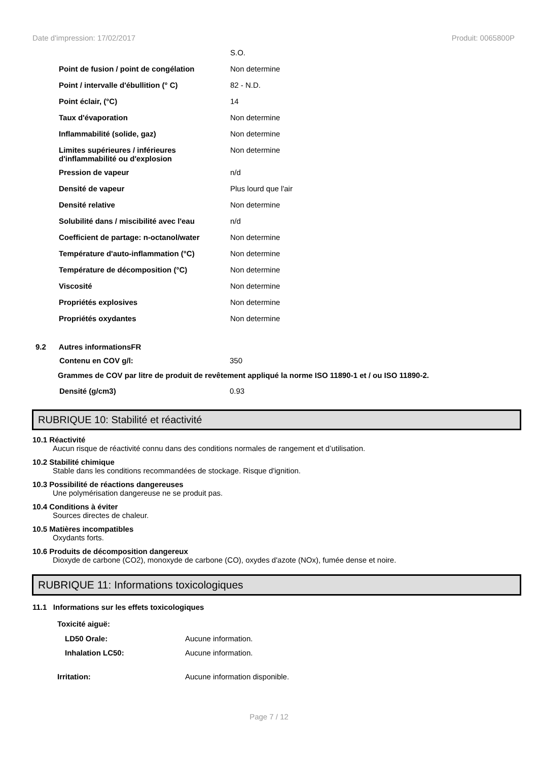Date d'impression: 17/02/2017 Produit: 0065800P
| | S.O. |
| Point de fusion / point de congélation | Non determine |
| Point / intervalle d'ébullition (° C) | 82 - N.D. |
| Point éclair, (°C) | 14 |
| Taux d'évaporation | Non determine |
| Inflammabilité (solide, gaz) | Non determine |
| Limites supérieures / inférieures d'inflammabilité ou d'explosion | Non determine |
| Pression de vapeur | n/d |
| Densité de vapeur | Plus lourd que l'air |
| Densité relative | Non determine |
| Solubilité dans / miscibilité avec l'eau | n/d |
| Coefficient de partage: n-octanol/water | Non determine |
| Température d'auto-inflammation (°C) | Non determine |
| Température de décomposition (°C) | Non determine |
| Viscosité | Non determine |
| Propriétés explosives | Non determine |
| Propriétés oxydantes | Non determine |
9.2 Autres informationsFR
| Contenu en COV g/l: | 350 |
Grammes de COV par litre de produit de revêtement appliqué la norme ISO 11890-1 et / ou ISO 11890-2.
| Densité (g/cm3) | 0.93 |
RUBRIQUE 10: Stabilité et réactivité
10.1 Réactivité
Aucun risque de réactivité connu dans des conditions normales de rangement et d’utilisation.
10.2 Stabilité chimique
Stable dans les conditions recommandées de stockage. Risque d'ignition.
10.3 Possibilité de réactions dangereuses
Une polymérisation dangereuse ne se produit pas.
10.4 Conditions à éviter
Sources directes de chaleur.
10.5 Matières incompatibles
Oxydants forts.
10.6 Produits de décomposition dangereux
Dioxyde de carbone (CO2), monoxyde de carbone (CO), oxydes d'azote (NOx), fumée dense et noire.
RUBRIQUE 11: Informations toxicologiques
11.1 Informations sur les effets toxicologiques
Toxicité aiguë:
| LD50 Orale: | Aucune information. |
| Inhalation LC50: | Aucune information. |
| Irritation: | Aucune information disponible. |
Page 7 / 12